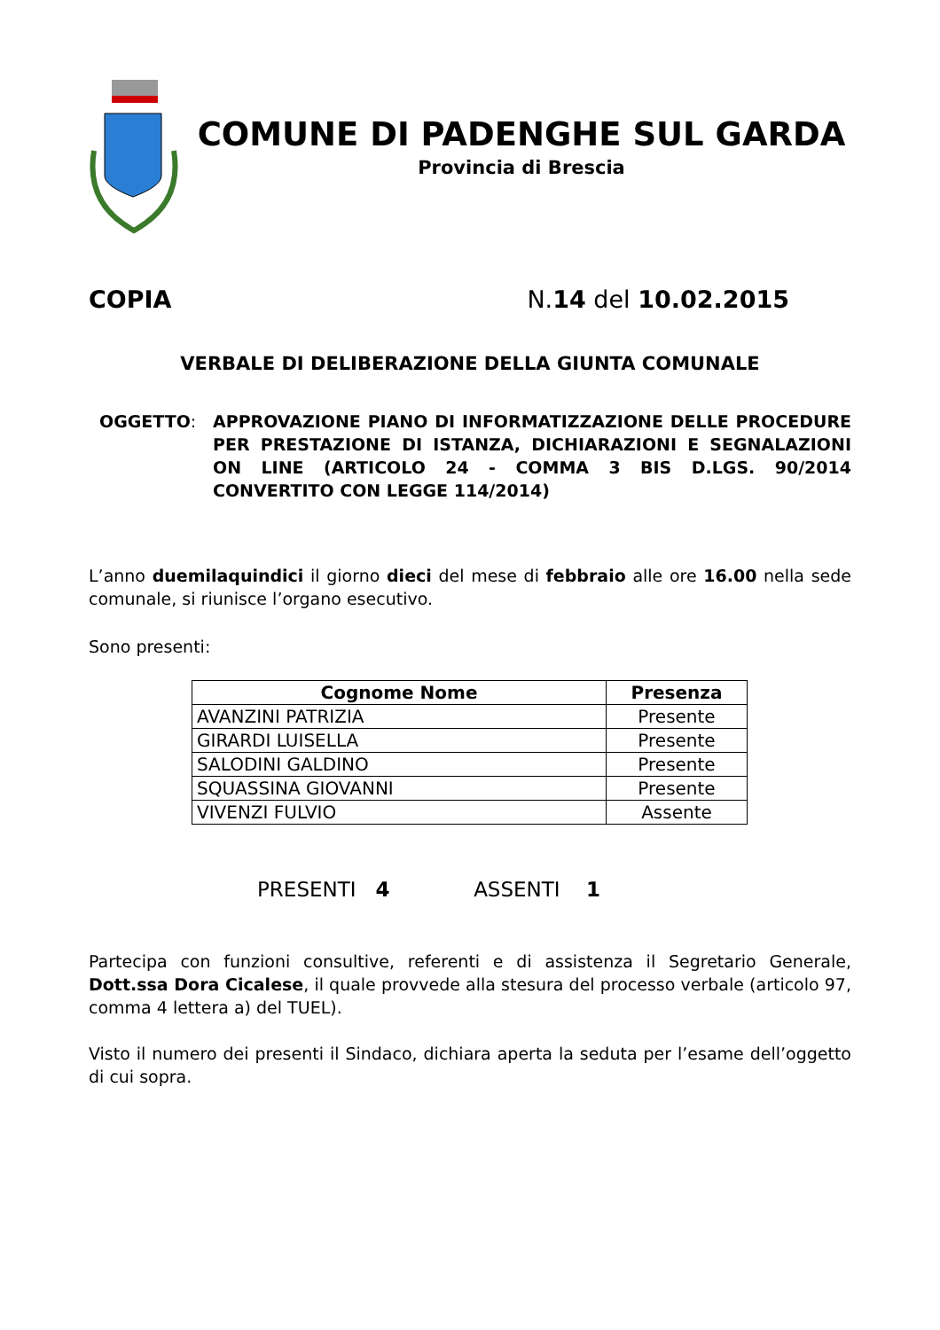COMUNE DI PADENGHE SUL GARDA
Provincia di Brescia
COPIA N.14 del 10.02.2015
VERBALE DI DELIBERAZIONE DELLA GIUNTA COMUNALE
OGGETTO: APPROVAZIONE PIANO DI INFORMATIZZAZIONE DELLE PROCEDURE PER PRESTAZIONE DI ISTANZA, DICHIARAZIONI E SEGNALAZIONI ON LINE (ARTICOLO 24 - COMMA 3 BIS D.LGS. 90/2014 CONVERTITO CON LEGGE 114/2014)
L’anno duemilaquindici il giorno dieci del mese di febbraio alle ore 16.00 nella sede comunale, si riunisce l’organo esecutivo.
Sono presenti:
| Cognome Nome | Presenza |
| --- | --- |
| AVANZINI PATRIZIA | Presente |
| GIRARDI LUISELLA | Presente |
| SALODINI GALDINO | Presente |
| SQUASSINA GIOVANNI | Presente |
| VIVENZI FULVIO | Assente |
PRESENTI 4 ASSENTI 1
Partecipa con funzioni consultive, referenti e di assistenza il Segretario Generale, Dott.ssa Dora Cicalese, il quale provvede alla stesura del processo verbale (articolo 97, comma 4 lettera a) del TUEL).
Visto il numero dei presenti il Sindaco, dichiara aperta la seduta per l’esame dell’oggetto di cui sopra.